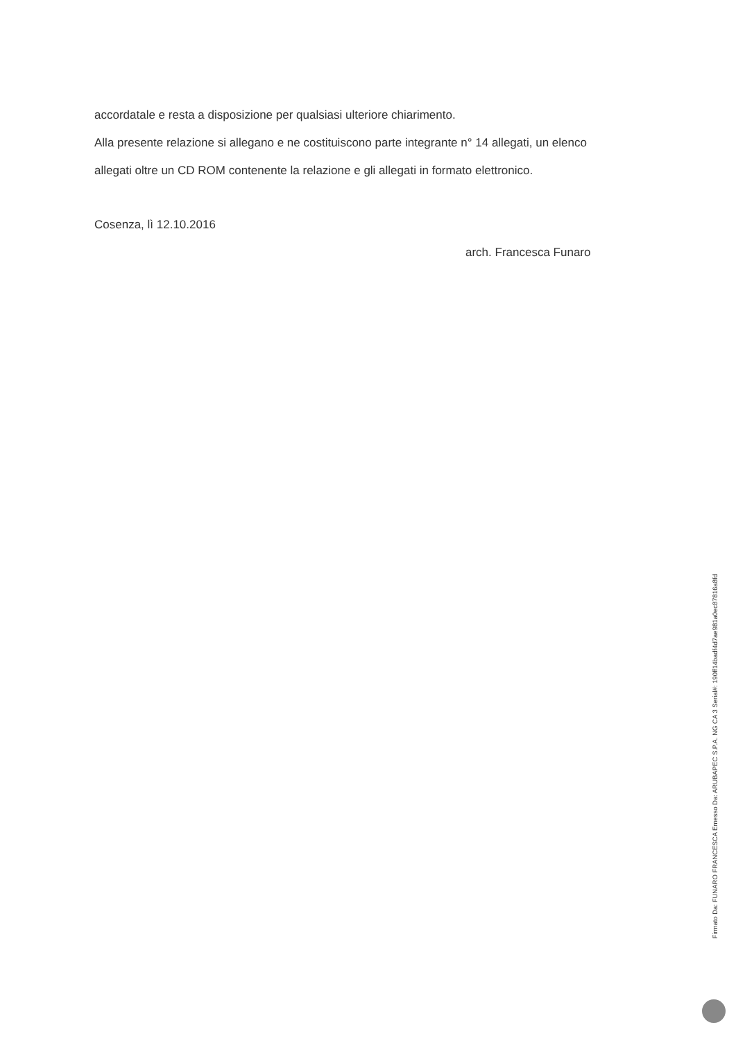accordatale e resta a disposizione per qualsiasi ulteriore chiarimento.
Alla presente relazione si allegano e ne costituiscono parte integrante n° 14 allegati, un elenco
allegati oltre un CD ROM contenente la relazione e gli allegati in formato elettronico.
Cosenza, lì 12.10.2016
arch. Francesca Funaro
Firmato Da: FUNARO FRANCESCA Emesso Da: ARUBAPEC S.P.A. NG CA 3 Serial#: 190ff14badf4d7ae981a0ec87816a8fd